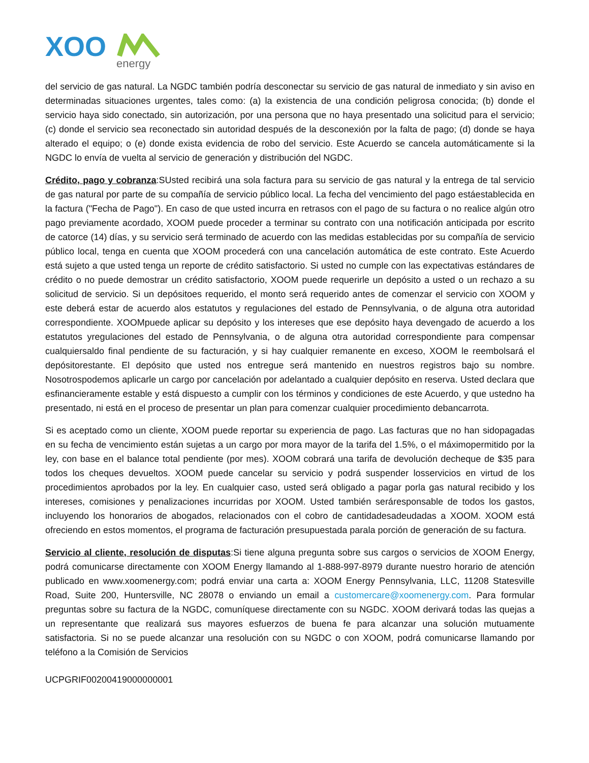XOO
energy
del servicio de gas natural. La NGDC también podría desconectar su servicio de gas natural de inmediato y sin aviso en determinadas situaciones urgentes, tales como: (a) la existencia de una condición peligrosa conocida; (b) donde el servicio haya sido conectado, sin autorización, por una persona que no haya presentado una solicitud para el servicio; (c) donde el servicio sea reconectado sin autoridad después de la desconexión por la falta de pago; (d) donde se haya alterado el equipo; o (e) donde exista evidencia de robo del servicio. Este Acuerdo se cancela automáticamente si la NGDC lo envía de vuelta al servicio de generación y distribución del NGDC.
Crédito, pago y cobranza:SUsted recibirá una sola factura para su servicio de gas natural y la entrega de tal servicio de gas natural por parte de su compañía de servicio público local. La fecha del vencimiento del pago estáestablecida en la factura ("Fecha de Pago"). En caso de que usted incurra en retrasos con el pago de su factura o no realice algún otro pago previamente acordado, XOOM puede proceder a terminar su contrato con una notificación anticipada por escrito de catorce (14) días, y su servicio será terminado de acuerdo con las medidas establecidas por su compañía de servicio público local, tenga en cuenta que XOOM procederá con una cancelación automática de este contrato. Este Acuerdo está sujeto a que usted tenga un reporte de crédito satisfactorio. Si usted no cumple con las expectativas estándares de crédito o no puede demostrar un crédito satisfactorio, XOOM puede requerirle un depósito a usted o un rechazo a su solicitud de servicio. Si un depósitoes requerido, el monto será requerido antes de comenzar el servicio con XOOM y este deberá estar de acuerdo alos estatutos y regulaciones del estado de Pennsylvania, o de alguna otra autoridad correspondiente. XOOMpuede aplicar su depósito y los intereses que ese depósito haya devengado de acuerdo a los estatutos yregulaciones del estado de Pennsylvania, o de alguna otra autoridad correspondiente para compensar cualquiersaldo final pendiente de su facturación, y si hay cualquier remanente en exceso, XOOM le reembolsará el depósitorestante. El depósito que usted nos entregue será mantenido en nuestros registros bajo su nombre. Nosotrospodemos aplicarle un cargo por cancelación por adelantado a cualquier depósito en reserva. Usted declara que esfinancieramente estable y está dispuesto a cumplir con los términos y condiciones de este Acuerdo, y que ustedno ha presentado, ni está en el proceso de presentar un plan para comenzar cualquier procedimiento debancarrota.
Si es aceptado como un cliente, XOOM puede reportar su experiencia de pago. Las facturas que no han sidopagadas en su fecha de vencimiento están sujetas a un cargo por mora mayor de la tarifa del 1.5%, o el máximopermitido por la ley, con base en el balance total pendiente (por mes). XOOM cobrará una tarifa de devolución decheque de $35 para todos los cheques devueltos. XOOM puede cancelar su servicio y podrá suspender losservicios en virtud de los procedimientos aprobados por la ley. En cualquier caso, usted será obligado a pagar porla gas natural recibido y los intereses, comisiones y penalizaciones incurridas por XOOM. Usted también seráresponsable de todos los gastos, incluyendo los honorarios de abogados, relacionados con el cobro de cantidadesadeudadas a XOOM. XOOM está ofreciendo en estos momentos, el programa de facturación presupuestada parala porción de generación de su factura.
Servicio al cliente, resolución de disputas:Si tiene alguna pregunta sobre sus cargos o servicios de XOOM Energy, podrá comunicarse directamente con XOOM Energy llamando al 1-888-997-8979 durante nuestro horario de atención publicado en www.xoomenergy.com; podrá enviar una carta a: XOOM Energy Pennsylvania, LLC, 11208 Statesville Road, Suite 200, Huntersville, NC 28078 o enviando un email a customercare@xoomenergy.com. Para formular preguntas sobre su factura de la NGDC, comuníquese directamente con su NGDC. XOOM derivará todas las quejas a un representante que realizará sus mayores esfuerzos de buena fe para alcanzar una solución mutuamente satisfactoria. Si no se puede alcanzar una resolución con su NGDC o con XOOM, podrá comunicarse llamando por teléfono a la Comisión de Servicios
UCPGRIF00200419000000001